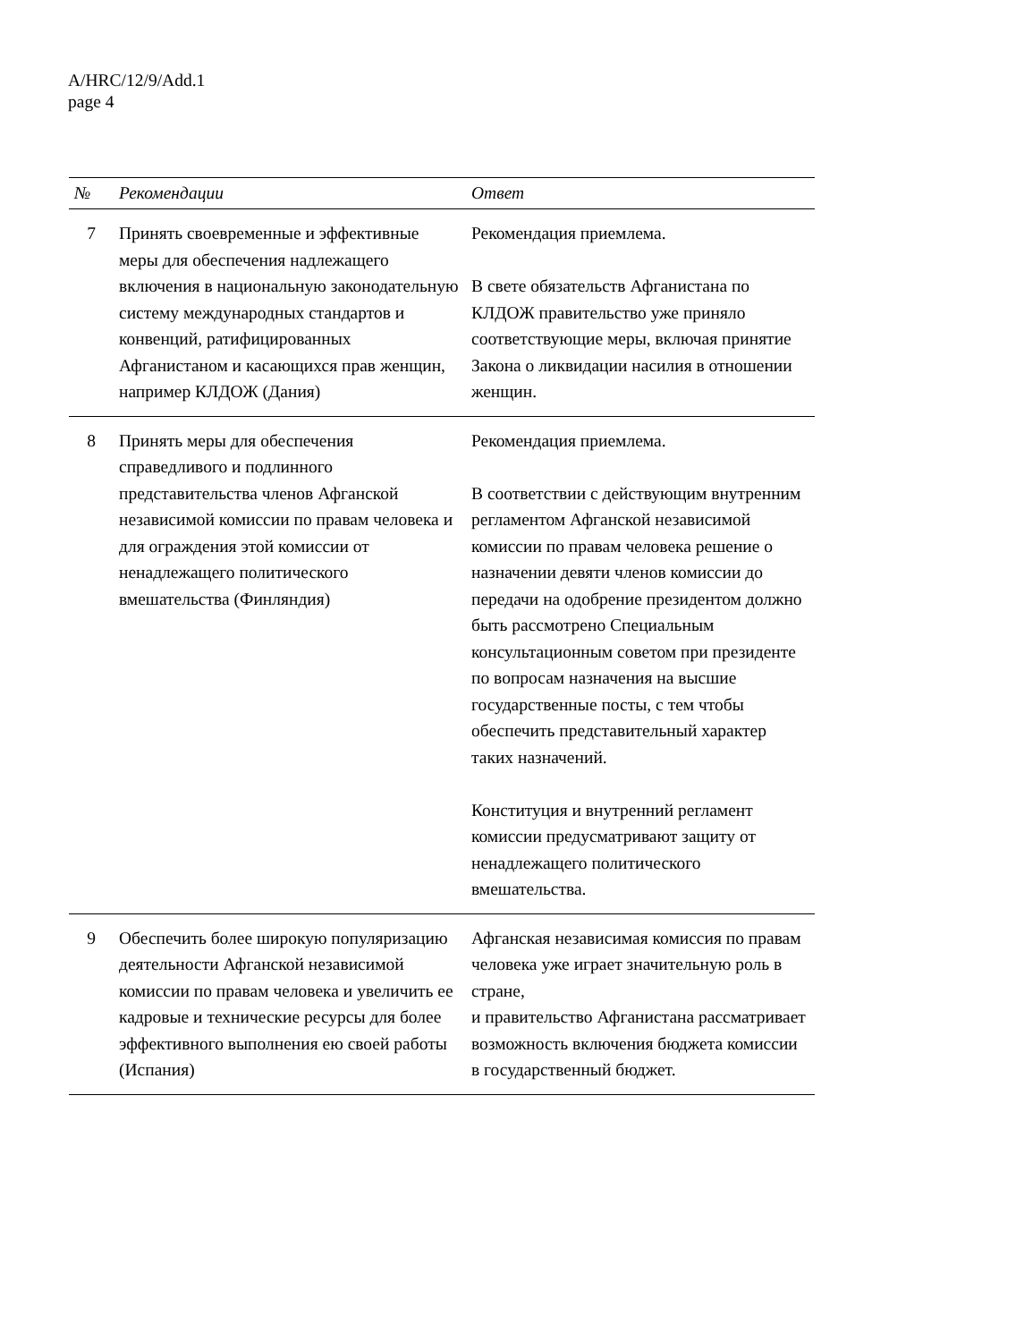A/HRC/12/9/Add.1
page 4
| № | Рекомендации | Ответ |
| --- | --- | --- |
| 7 | Принять своевременные и эффективные меры для обеспечения надлежащего включения в национальную законодательную систему международных стандартов и конвенций, ратифицированных Афганистаном и касающихся прав женщин, например КЛДОЖ (Дания) | Рекомендация приемлема. В свете обязательств Афганистана по КЛДОЖ правительство уже приняло соответствующие меры, включая принятие Закона о ликвидации насилия в отношении женщин. |
| 8 | Принять меры для обеспечения справедливого и подлинного представительства членов Афганской независимой комиссии по правам человека и для ограждения этой комиссии от ненадлежащего политического вмешательства (Финляндия) | Рекомендация приемлема. В соответствии с действующим внутренним регламентом Афганской независимой комиссии по правам человека решение о назначении девяти членов комиссии до передачи на одобрение президентом должно быть рассмотрено Специальным консультационным советом при президенте по вопросам назначения на высшие государственные посты, с тем чтобы обеспечить представительный характер таких назначений. Конституция и внутренний регламент комиссии предусматривают защиту от ненадлежащего политического вмешательства. |
| 9 | Обеспечить более широкую популяризацию деятельности Афганской независимой комиссии по правам человека и увеличить ее кадровые и технические ресурсы для более эффективного выполнения ею своей работы (Испания) | Афганская независимая комиссия по правам человека уже играет значительную роль в стране, и правительство Афганистана рассматривает возможность включения бюджета комиссии в государственный бюджет. |